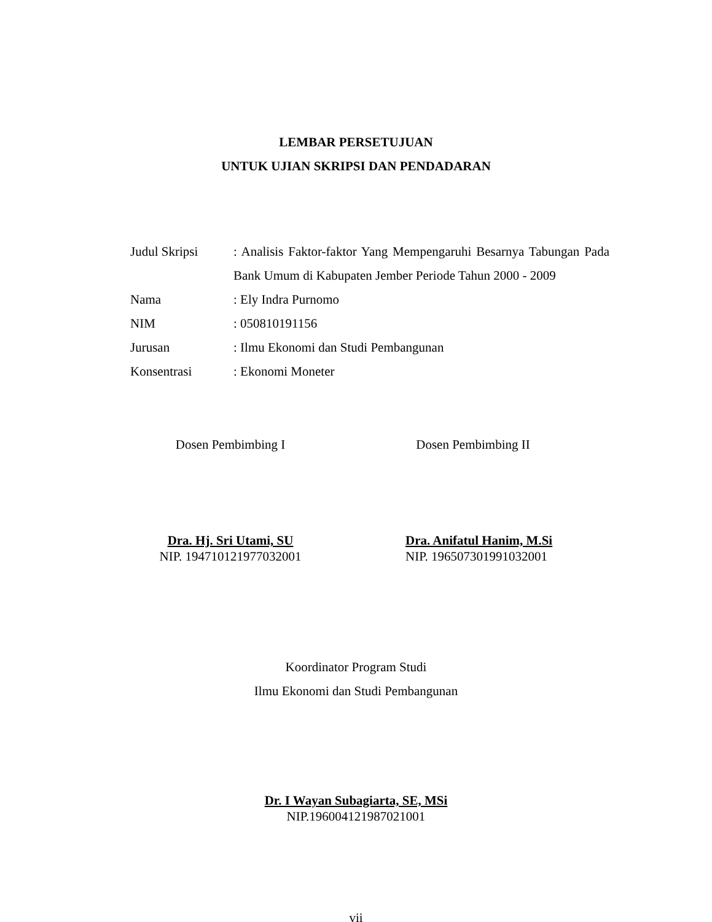LEMBAR PERSETUJUAN
UNTUK UJIAN SKRIPSI DAN PENDADARAN
| Judul Skripsi | : Analisis Faktor-faktor Yang Mempengaruhi Besarnya Tabungan Pada Bank Umum di Kabupaten Jember Periode Tahun 2000 - 2009 |
| Nama | : Ely Indra Purnomo |
| NIM | : 050810191156 |
| Jurusan | : Ilmu Ekonomi dan Studi Pembangunan |
| Konsentrasi | : Ekonomi Moneter |
Dosen Pembimbing I Dosen Pembimbing II
Dra. Hj. Sri Utami, SU
NIP. 194710121977032001
Dra. Anifatul Hanim, M.Si
NIP. 196507301991032001
Koordinator Program Studi
Ilmu Ekonomi dan Studi Pembangunan
Dr. I Wayan Subagiarta, SE, MSi
NIP.196004121987021001
vii